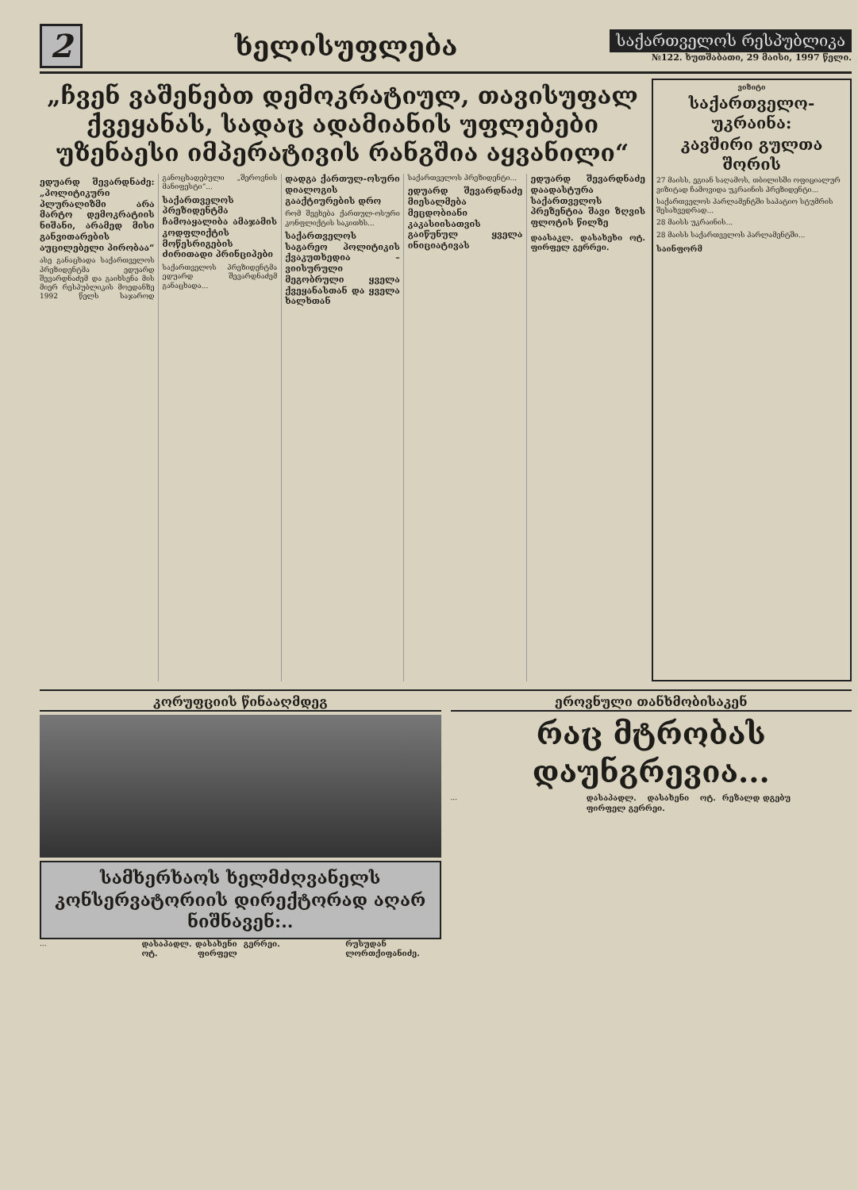2
ხელისუფლება
საქართველოს რესპუბლიკა
№122. ხუთშაბათი, 29 მაისი, 1997 წელი.
„ჩვენ ვაშენებთ დემოკრატიულ, თავისუფალ ქვეყანას, სადაც ადამიანის უფლებები უზენაესი იმპერატივის რანგშია აყვანილი“
ედუარდ შევარდნაძე: „პოლიტიკური პლურალიზმი არა მარტო დემოკრატიის ნიშანი, არამედ მისი განვითარების აუცილებელი პირობაა“
ასე განაცხადა საქართველოს პრეზიდენტმა ედუარდ შევარდნაძემ და გაიხსენა მის მიერ რესპუბლიკის მოედანზე 1992 წელს საჯაროდ განოცხადებული „შეროვნის მანიფესტი“...
საქართველოს პრეზიდენტმა ჩამოაყალიბა ამაჯამის კოდფლიქტის მოწესრიგების ძირითადი პრინციპები
საქართველოს პრეზიდენტმა ედუარდ შევარდნაძემ განაცხადა...
დადგა ქართულ-ოსური დიალოგის გააქტიურების დრო
რომ შეეხება ქართულ-ოსური კონფლიქტის საკითხს...
საქართველოს საგარეო პოლიტიკის ქვაკუთხედია – ვიისურული მეგობრული ყველა ქვეყანასთან და ყველა ხალხთან
საქართველოს პრეზიდენტი...
ედუარდ შევარდნაძე მიესალმება მეცდობიანი კაკასიისათვის გაიწუნულ ყველა ინიციატივას
ედუარდ შევარდნაძე დაადასტურა საქართველოს პრეზენტია შავი ზღვის ფლოტის წილზე
დაასაკლ. დასახეხი ოტ. ფირფელ გერრეი.
ვიზიტი
საქართველო-უკრაინა:
კავშირი გულთა შორის
27 მაისს, ეგიან საღამოს, თბილისში ოფიციალურ ვიზიტად ჩამოვიდა უკრაინის პრეზიდენტი...
საქართველოს პარლამენტში საპატიო სტუმრის შესახვედრად...
28 მაისს უკრაინის...
28 მაისს საქართველოს პარლამენტში...
საინფორმ
კორუფციის წინააღმდეგ
სამხერხაოს ხელმძღვანელს კონსერვატორიის დირექტორად აღარ ნიშნავენ:..
...
დასაპადლ. დასახენი ოტ. ფირფელ გერრეი.
რუსუდან ლორთქიფანიძე.
ეროვნული თანხმობისაკენ
რაც მტრობას დაუნგრევია...
...
დასაპადლ. დასახენი ოტ. ფირფელ გერრეი.
რეზალდ დგებუ